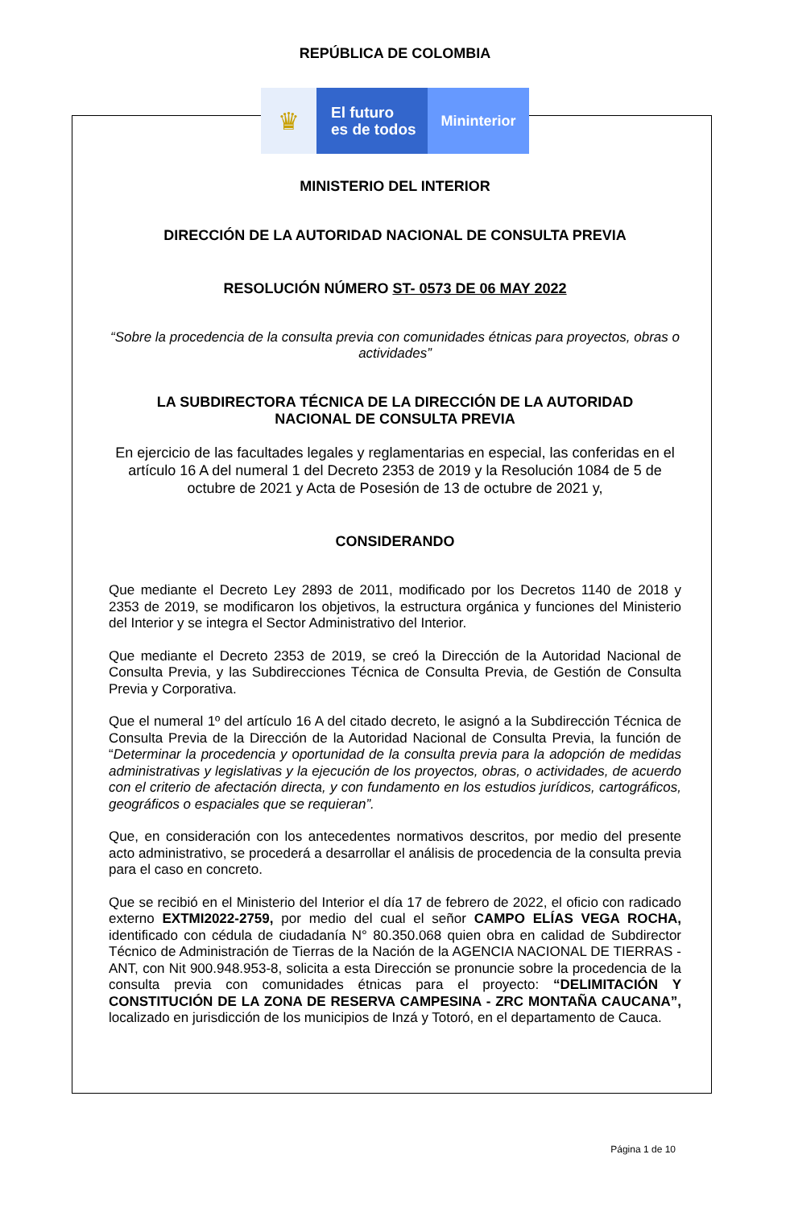REPÚBLICA DE COLOMBIA
♛
El futuro
es de todos
Mininterior
MINISTERIO DEL INTERIOR
DIRECCIÓN DE LA AUTORIDAD NACIONAL DE CONSULTA PREVIA
RESOLUCIÓN NÚMERO ST- 0573 DE 06 MAY 2022
“Sobre la procedencia de la consulta previa con comunidades étnicas para proyectos, obras o actividades”
LA SUBDIRECTORA TÉCNICA DE LA DIRECCIÓN DE LA AUTORIDAD NACIONAL DE CONSULTA PREVIA
En ejercicio de las facultades legales y reglamentarias en especial, las conferidas en el artículo 16 A del numeral 1 del Decreto 2353 de 2019 y la Resolución 1084 de 5 de octubre de 2021 y Acta de Posesión de 13 de octubre de 2021 y,
CONSIDERANDO
Que mediante el Decreto Ley 2893 de 2011, modificado por los Decretos 1140 de 2018 y 2353 de 2019, se modificaron los objetivos, la estructura orgánica y funciones del Ministerio del Interior y se integra el Sector Administrativo del Interior.
Que mediante el Decreto 2353 de 2019, se creó la Dirección de la Autoridad Nacional de Consulta Previa, y las Subdirecciones Técnica de Consulta Previa, de Gestión de Consulta Previa y Corporativa.
Que el numeral 1º del artículo 16 A del citado decreto, le asignó a la Subdirección Técnica de Consulta Previa de la Dirección de la Autoridad Nacional de Consulta Previa, la función de “Determinar la procedencia y oportunidad de la consulta previa para la adopción de medidas administrativas y legislativas y la ejecución de los proyectos, obras, o actividades, de acuerdo con el criterio de afectación directa, y con fundamento en los estudios jurídicos, cartográficos, geográficos o espaciales que se requieran”.
Que, en consideración con los antecedentes normativos descritos, por medio del presente acto administrativo, se procederá a desarrollar el análisis de procedencia de la consulta previa para el caso en concreto.
Que se recibió en el Ministerio del Interior el día 17 de febrero de 2022, el oficio con radicado externo EXTMI2022-2759, por medio del cual el señor CAMPO ELÍAS VEGA ROCHA, identificado con cédula de ciudadanía N° 80.350.068 quien obra en calidad de Subdirector Técnico de Administración de Tierras de la Nación de la AGENCIA NACIONAL DE TIERRAS - ANT, con Nit 900.948.953-8, solicita a esta Dirección se pronuncie sobre la procedencia de la consulta previa con comunidades étnicas para el proyecto: “DELIMITACIÓN Y CONSTITUCIÓN DE LA ZONA DE RESERVA CAMPESINA - ZRC MONTAÑA CAUCANA”, localizado en jurisdicción de los municipios de Inzá y Totoró, en el departamento de Cauca.
Página 1 de 10